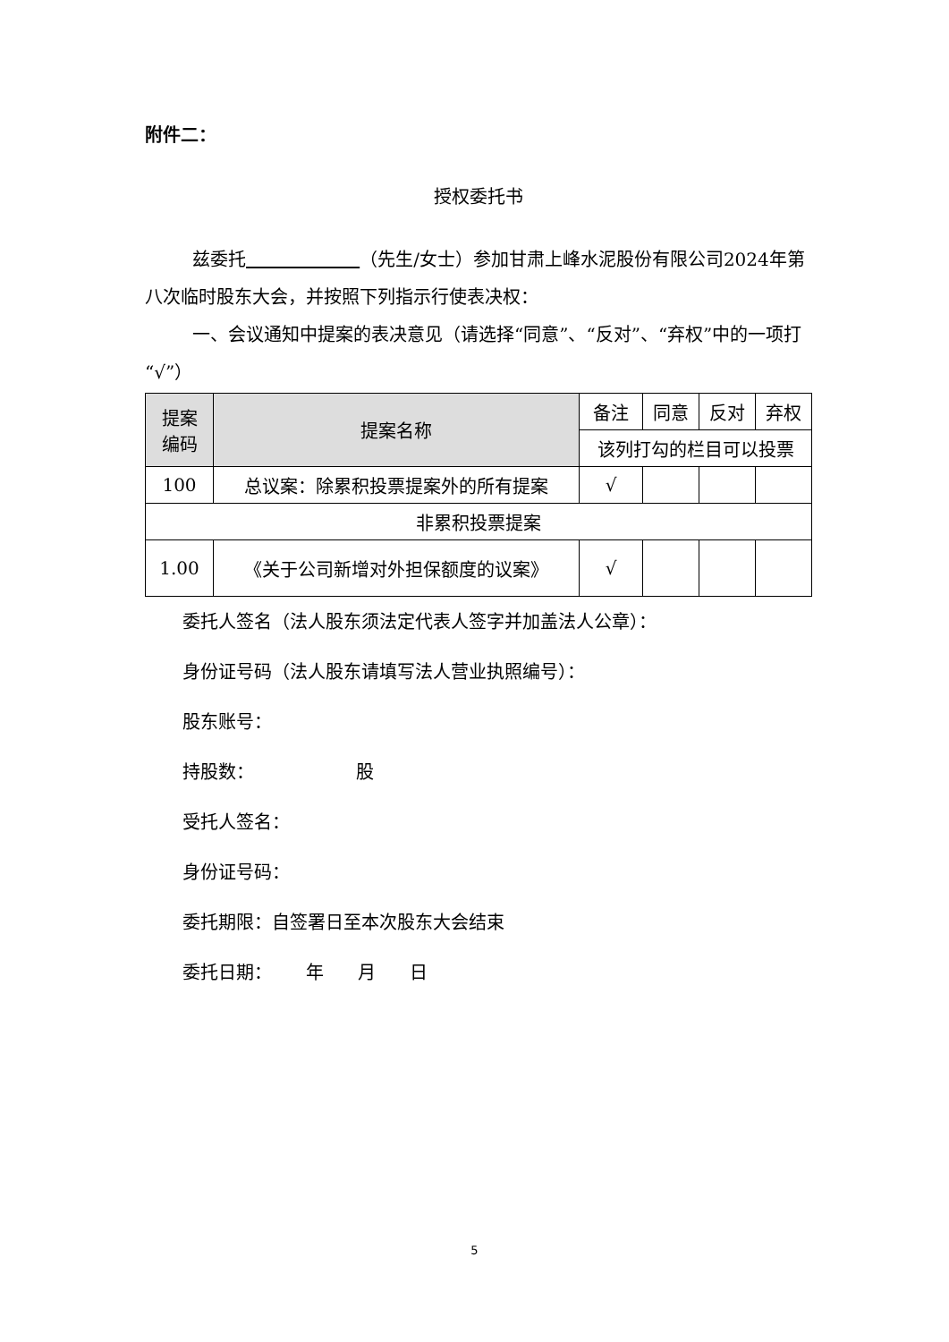附件二：
授权委托书
兹委托 （先生/女士）参加甘肃上峰水泥股份有限公司2024年第八次临时股东大会，并按照下列指示行使表决权：
一、会议通知中提案的表决意见（请选择“同意”、“反对”、“弃权”中的一项打“√”）
| 提案 编码 | 提案名称 | 备注 | 同意 | 反对 | 弃权 |
| --- | --- | --- | --- | --- | --- |
| | | 该列打勾的栏目可以投票 | | | |
| 100 | 总议案：除累积投票提案外的所有提案 | √ | | | |
| 非累积投票提案 | | | | | |
| 1.00 | 《关于公司新增对外担保额度的议案》 | √ | | | |
委托人签名（法人股东须法定代表人签字并加盖法人公章）：
身份证号码（法人股东请填写法人营业执照编号）：
股东账号：
持股数： 股
受托人签名：
身份证号码：
委托期限：自签署日至本次股东大会结束
委托日期： 年 月 日
5